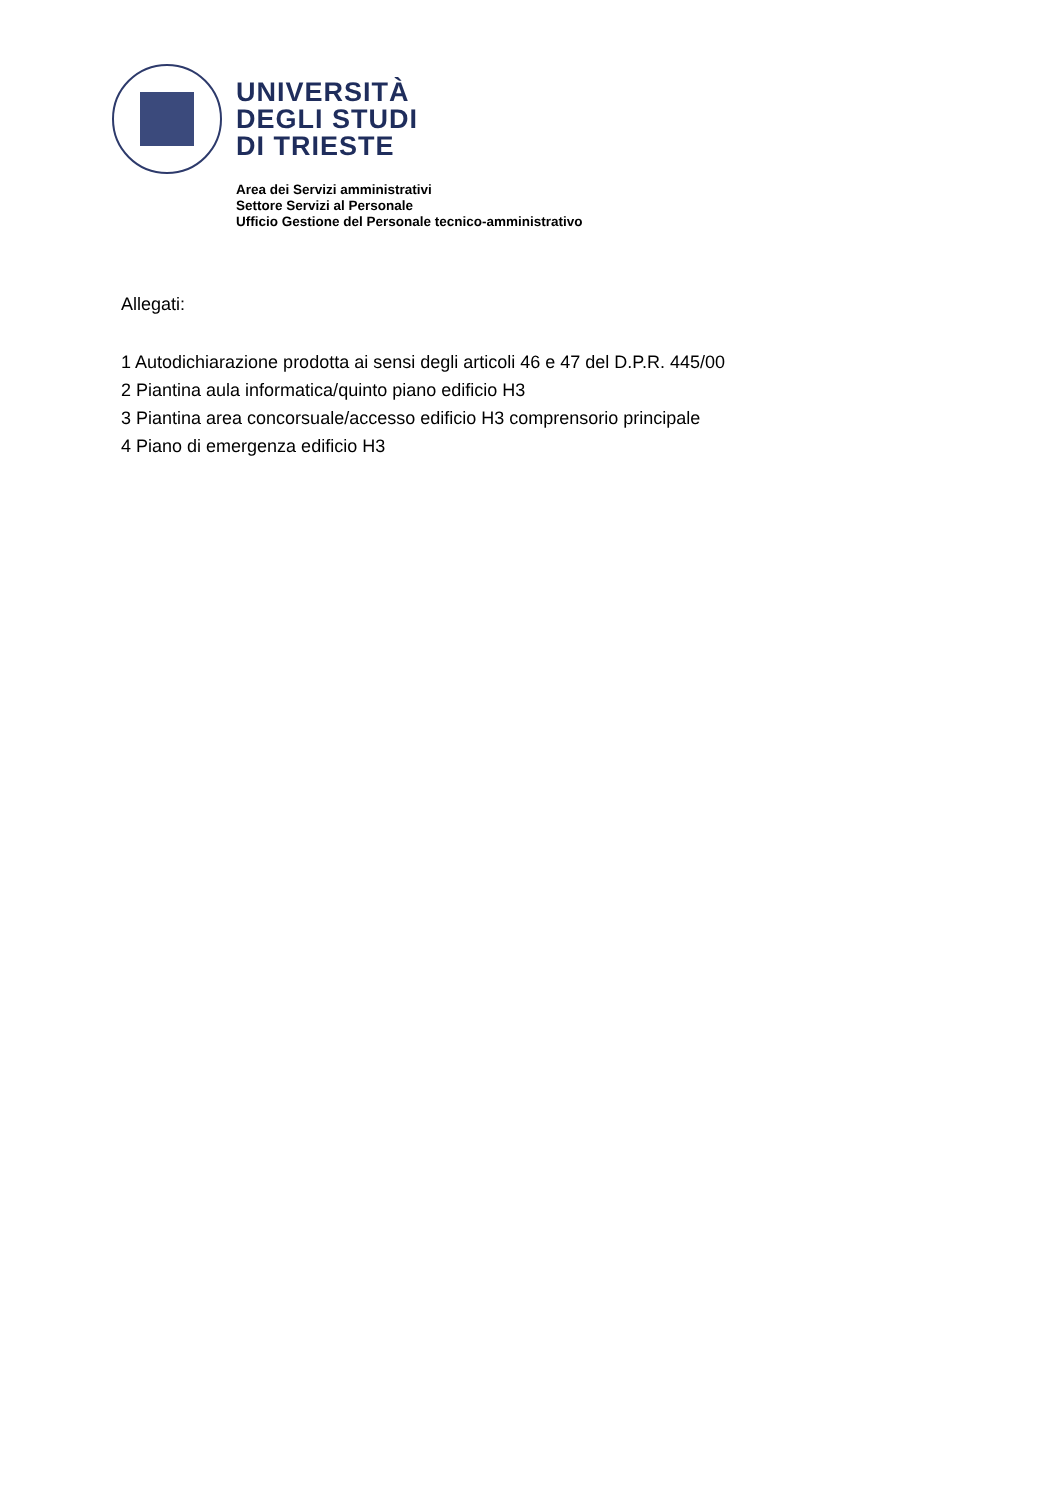UNIVERSITÀ
DEGLI STUDI
DI TRIESTE
Area dei Servizi amministrativi
Settore Servizi al Personale
Ufficio Gestione del Personale tecnico-amministrativo
Allegati:
1 Autodichiarazione prodotta ai sensi degli articoli 46 e 47 del D.P.R. 445/00
2 Piantina aula informatica/quinto piano edificio H3
3 Piantina area concorsuale/accesso edificio H3 comprensorio principale
4 Piano di emergenza edificio H3